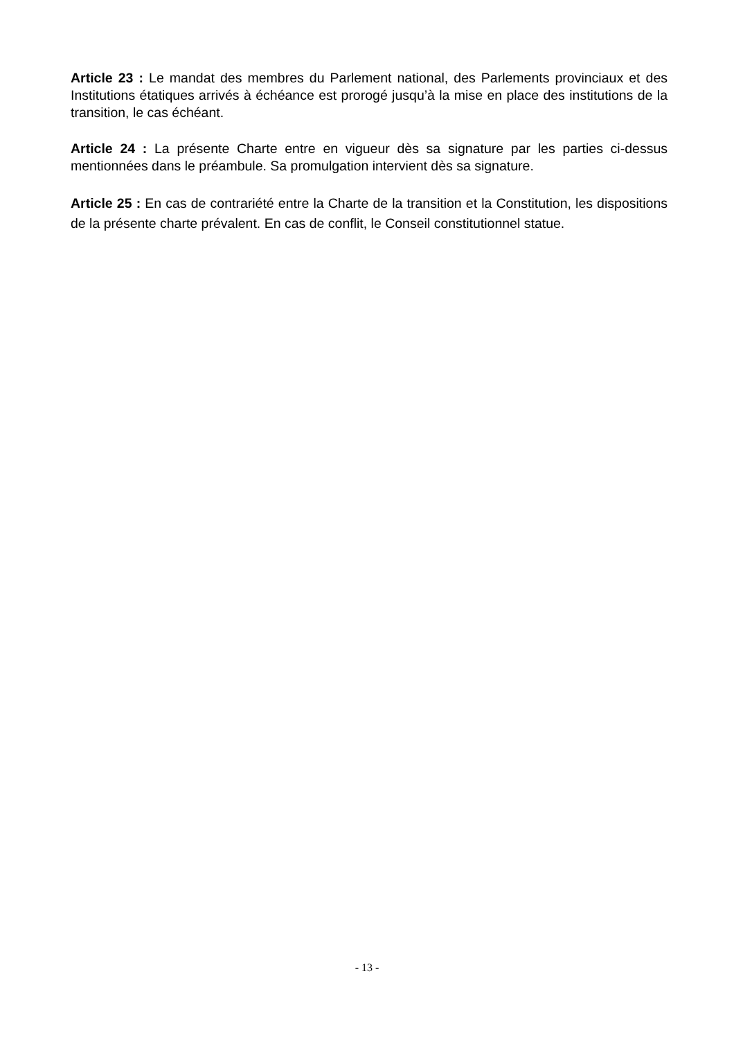Article 23 : Le mandat des membres du Parlement national, des Parlements provinciaux et des Institutions étatiques arrivés à échéance est prorogé jusqu’à la mise en place des institutions de la transition, le cas échéant.
Article 24 : La présente Charte entre en vigueur dès sa signature par les parties ci-dessus mentionnées dans le préambule. Sa promulgation intervient dès sa signature.
Article 25 : En cas de contrariété entre la Charte de la transition et la Constitution, les dispositions de la présente charte prévalent. En cas de conflit, le Conseil constitutionnel statue.
- 13 -